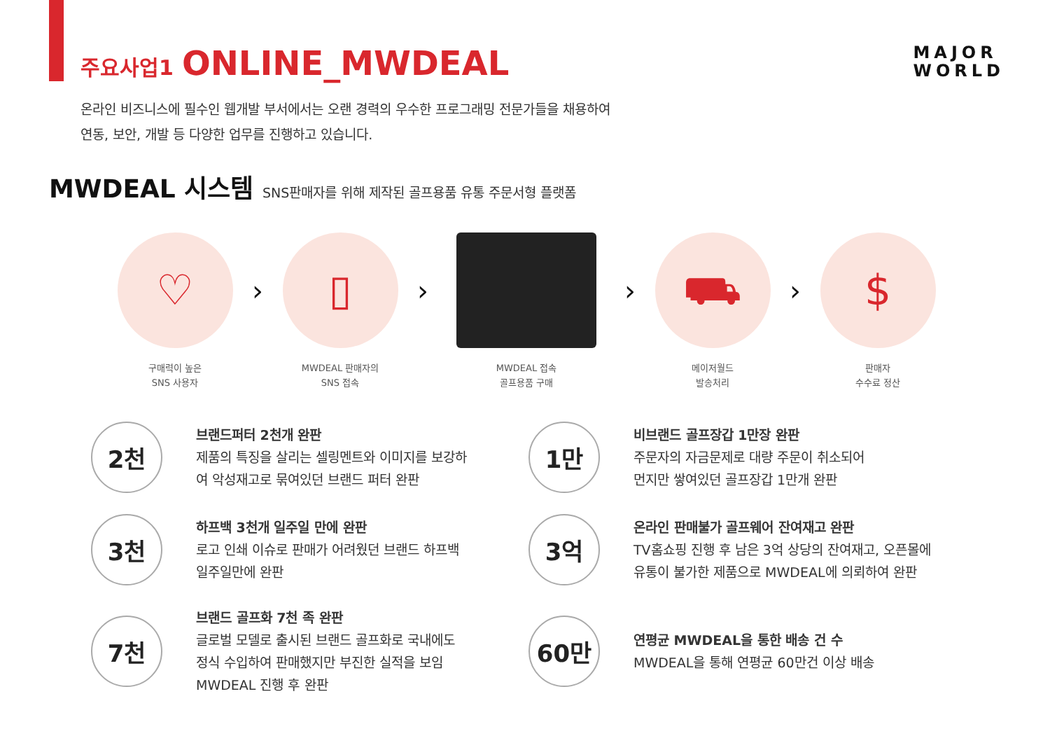주요사업1 ONLINE_MWDEAL
MAJOR
WORLD
온라인 비즈니스에 필수인 웹개발 부서에서는 오랜 경력의 우수한 프로그래밍 전문가들을 채용하여
연동, 보안, 개발 등 다양한 업무를 진행하고 있습니다.
MWDEAL 시스템 SNS판매자를 위해 제작된 골프용품 유통 주문서형 플랫폼
♡
구매력이 높은
SNS 사용자
›
▯
MWDEAL 판매자의
SNS 접속
›
MWDEAL 접속
골프용품 구매
›
⛟
메이저월드
발송처리
›
$
판매자
수수료 정산
2천
브랜드퍼터 2천개 완판
제품의 특징을 살리는 셀링멘트와 이미지를 보강하
여 악성재고로 묶여있던 브랜드 퍼터 완판
1만
비브랜드 골프장갑 1만장 완판
주문자의 자금문제로 대량 주문이 취소되어
먼지만 쌓여있던 골프장갑 1만개 완판
3천
하프백 3천개 일주일 만에 완판
로고 인쇄 이슈로 판매가 어려웠던 브랜드 하프백
일주일만에 완판
3억
온라인 판매불가 골프웨어 잔여재고 완판
TV홈쇼핑 진행 후 남은 3억 상당의 잔여재고, 오픈몰에
유통이 불가한 제품으로 MWDEAL에 의뢰하여 완판
7천
브랜드 골프화 7천 족 완판
글로벌 모델로 출시된 브랜드 골프화로 국내에도
정식 수입하여 판매했지만 부진한 실적을 보임
MWDEAL 진행 후 완판
60만
연평균 MWDEAL을 통한 배송 건 수
MWDEAL을 통해 연평균 60만건 이상 배송